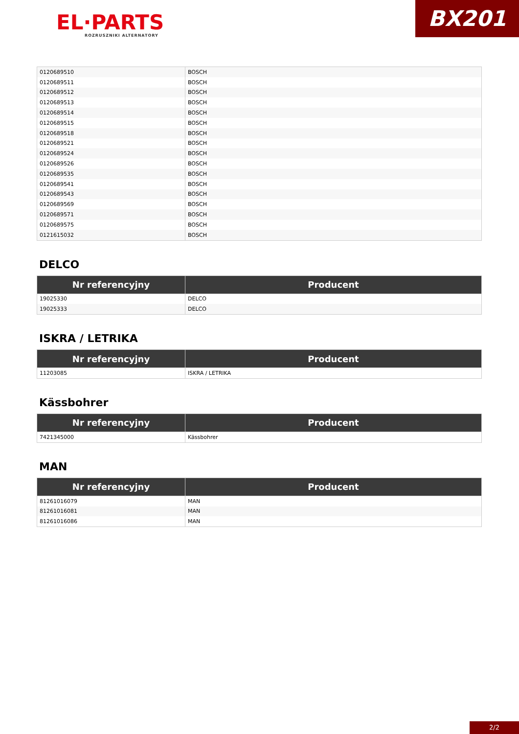EL·PARTS
ROZRUSZNIKI ALTERNATORY
BX201
| 0120689510 | BOSCH |
| 0120689511 | BOSCH |
| 0120689512 | BOSCH |
| 0120689513 | BOSCH |
| 0120689514 | BOSCH |
| 0120689515 | BOSCH |
| 0120689518 | BOSCH |
| 0120689521 | BOSCH |
| 0120689524 | BOSCH |
| 0120689526 | BOSCH |
| 0120689535 | BOSCH |
| 0120689541 | BOSCH |
| 0120689543 | BOSCH |
| 0120689569 | BOSCH |
| 0120689571 | BOSCH |
| 0120689575 | BOSCH |
| 0121615032 | BOSCH |
DELCO
| Nr referencyjny | Producent |
| --- | --- |
| 19025330 | DELCO |
| 19025333 | DELCO |
ISKRA / LETRIKA
| Nr referencyjny | Producent |
| --- | --- |
| 11203085 | ISKRA / LETRIKA |
Kässbohrer
| Nr referencyjny | Producent |
| --- | --- |
| 7421345000 | Kässbohrer |
MAN
| Nr referencyjny | Producent |
| --- | --- |
| 81261016079 | MAN |
| 81261016081 | MAN |
| 81261016086 | MAN |
2/2